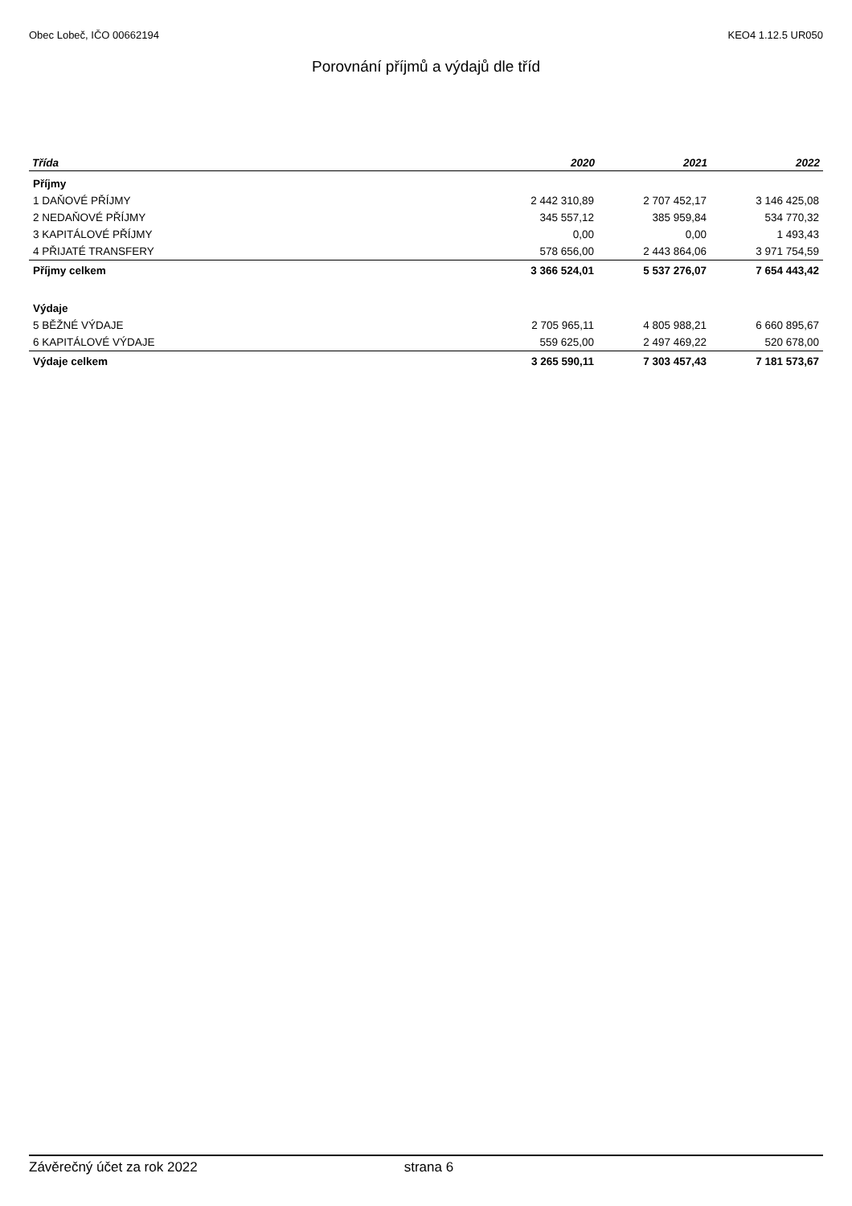Obec Lobeč, IČO 00662194 KEO4 1.12.5 UR050
Porovnání příjmů a výdajů dle tříd
| Třída | 2020 | 2021 | 2022 |
| --- | --- | --- | --- |
| Příjmy | | | |
| 1 DAŇOVÉ PŘÍJMY | 2 442 310,89 | 2 707 452,17 | 3 146 425,08 |
| 2 NEDAŇOVÉ PŘÍJMY | 345 557,12 | 385 959,84 | 534 770,32 |
| 3 KAPITÁLOVÉ PŘÍJMY | 0,00 | 0,00 | 1 493,43 |
| 4 PŘIJATÉ TRANSFERY | 578 656,00 | 2 443 864,06 | 3 971 754,59 |
| Příjmy celkem | 3 366 524,01 | 5 537 276,07 | 7 654 443,42 |
| Výdaje | | | |
| 5 BĚŽNÉ VÝDAJE | 2 705 965,11 | 4 805 988,21 | 6 660 895,67 |
| 6 KAPITÁLOVÉ VÝDAJE | 559 625,00 | 2 497 469,22 | 520 678,00 |
| Výdaje celkem | 3 265 590,11 | 7 303 457,43 | 7 181 573,67 |
Závěrečný účet za rok 2022 strana 6